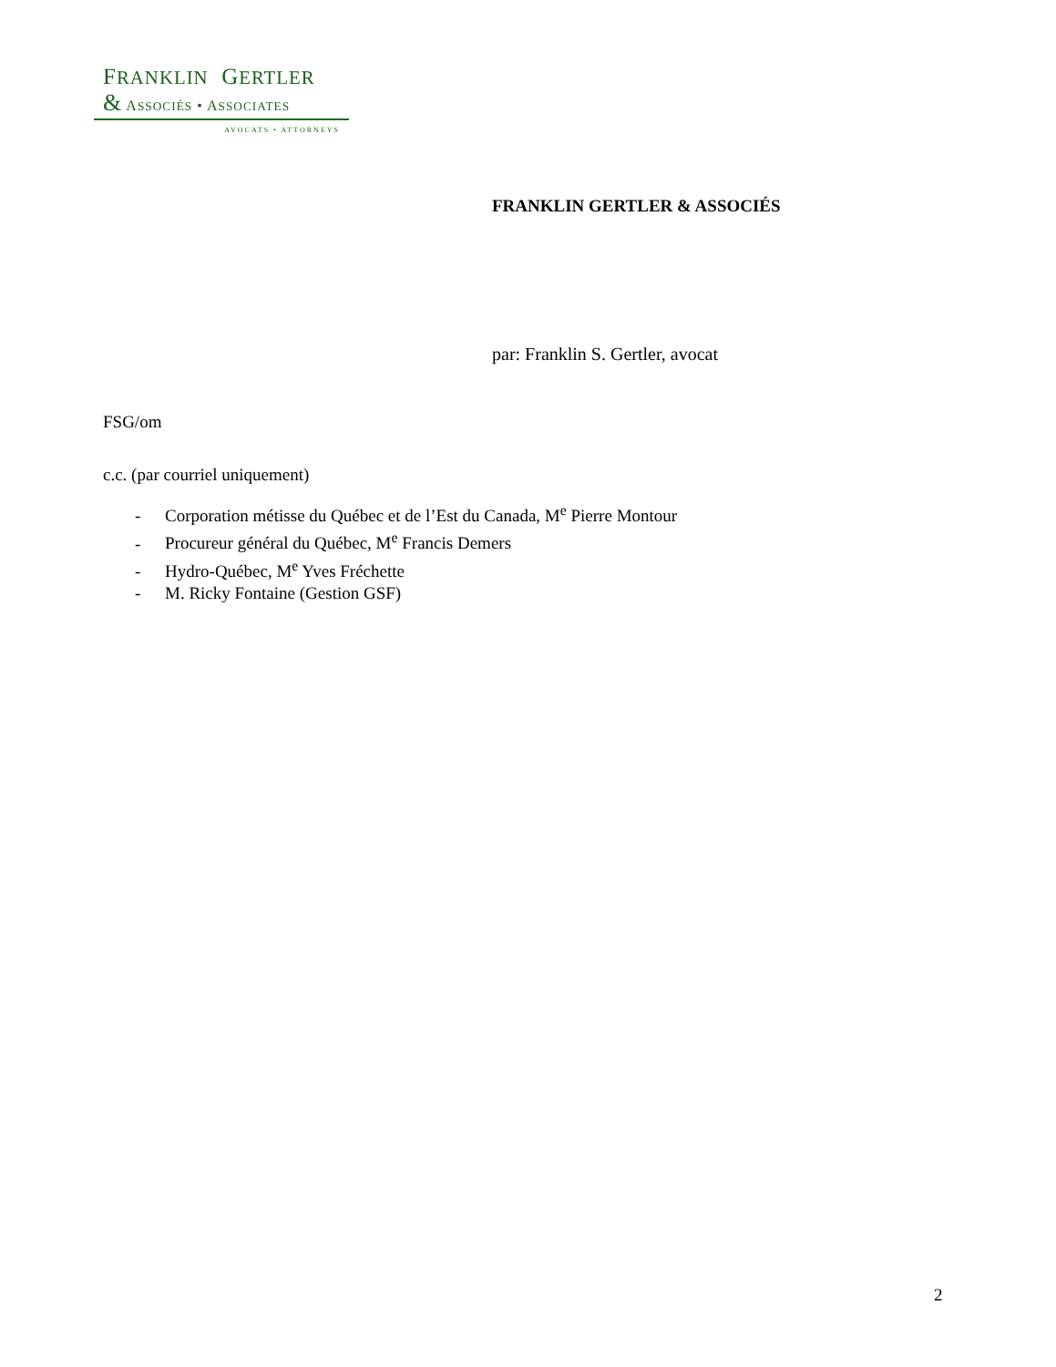FRANKLIN GERTLER
& ASSOCIÉS • ASSOCIATES
AVOCATS • ATTORNEYS
FRANKLIN GERTLER & ASSOCIÉS
par: Franklin S. Gertler, avocat
FSG/om
c.c. (par courriel uniquement)
- Corporation métisse du Québec et de l’Est du Canada, M<sup>e</sup> Pierre Montour
- Procureur général du Québec, M<sup>e</sup> Francis Demers
- Hydro-Québec, M<sup>e</sup> Yves Fréchette
- M. Ricky Fontaine (Gestion GSF)
2